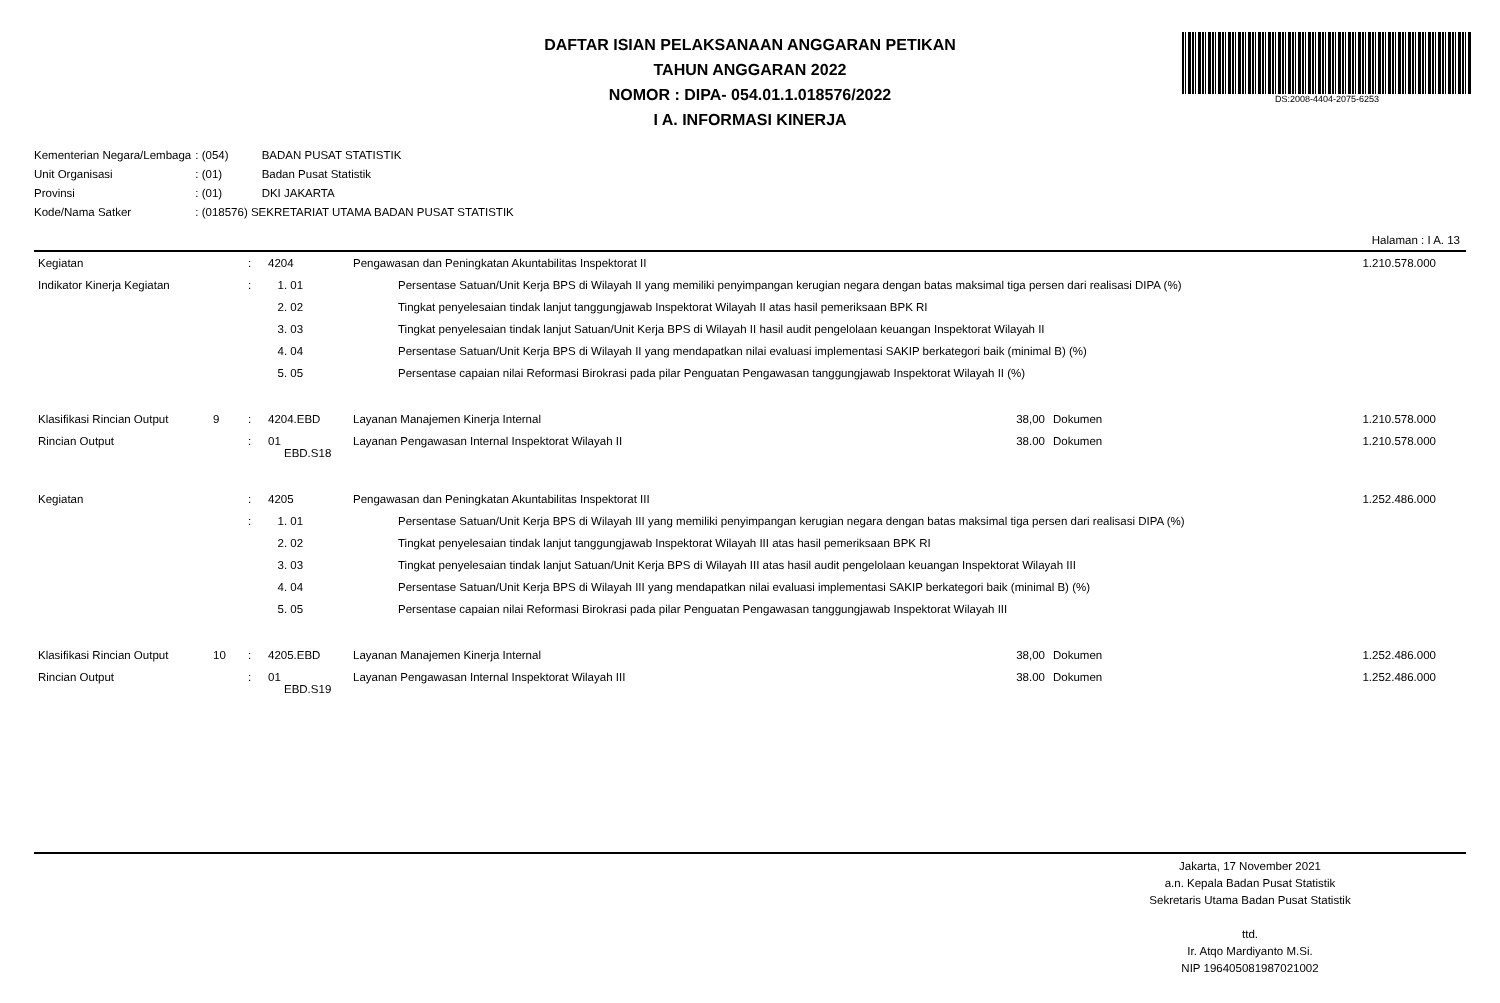DAFTAR ISIAN PELAKSANAAN ANGGARAN PETIKAN
TAHUN ANGGARAN 2022
NOMOR : DIPA- 054.01.1.018576/2022
I A. INFORMASI KINERJA
DS:2008-4404-2075-6253
| Kementerian Negara/Lembaga | : (054) | BADAN PUSAT STATISTIK |
| Unit Organisasi | : (01) | Badan Pusat Statistik |
| Provinsi | : (01) | DKI JAKARTA |
| Kode/Nama Satker | : (018576) SEKRETARIAT UTAMA BADAN PUSAT STATISTIK | |
Halaman : I A. 13
| Kegiatan | | : | 4204 | Pengawasan dan Peningkatan Akuntabilitas Inspektorat II | | | | 1.210.578.000 |
| Indikator Kinerja Kegiatan | | : | 1. 01 | | Persentase Satuan/Unit Kerja BPS di Wilayah II yang memiliki penyimpangan kerugian negara dengan batas maksimal tiga persen dari realisasi DIPA (%) | | | |
| | | | 2. 02 | | Tingkat penyelesaian tindak lanjut tanggungjawab Inspektorat Wilayah II atas hasil pemeriksaan BPK RI | | | |
| | | | 3. 03 | | Tingkat penyelesaian tindak lanjut Satuan/Unit Kerja BPS di Wilayah II hasil audit pengelolaan keuangan Inspektorat Wilayah II | | | |
| | | | 4. 04 | | Persentase Satuan/Unit Kerja BPS di Wilayah II yang mendapatkan nilai evaluasi implementasi SAKIP berkategori baik (minimal B) (%) | | | |
| | | | 5. 05 | | Persentase capaian nilai Reformasi Birokrasi pada pilar Penguatan Pengawasan tanggungjawab Inspektorat Wilayah II (%) | | | |
| Klasifikasi Rincian Output | 9 | : | 4204.EBD | Layanan Manajemen Kinerja Internal | | 38,00 | Dokumen | 1.210.578.000 |
| Rincian Output | | : | 01 EBD.S18 | Layanan Pengawasan Internal Inspektorat Wilayah II | | 38.00 | Dokumen | 1.210.578.000 |
| Kegiatan | | : | 4205 | Pengawasan dan Peningkatan Akuntabilitas Inspektorat III | | | | 1.252.486.000 |
| | | : | 1. 01 | | Persentase Satuan/Unit Kerja BPS di Wilayah III yang memiliki penyimpangan kerugian negara dengan batas maksimal tiga persen dari realisasi DIPA (%) | | | |
| | | | 2. 02 | | Tingkat penyelesaian tindak lanjut tanggungjawab Inspektorat Wilayah III atas hasil pemeriksaan BPK RI | | | |
| | | | 3. 03 | | Tingkat penyelesaian tindak lanjut Satuan/Unit Kerja BPS di Wilayah III atas hasil audit pengelolaan keuangan Inspektorat Wilayah III | | | |
| | | | 4. 04 | | Persentase Satuan/Unit Kerja BPS di Wilayah III yang mendapatkan nilai evaluasi implementasi SAKIP berkategori baik (minimal B) (%) | | | |
| | | | 5. 05 | | Persentase capaian nilai Reformasi Birokrasi pada pilar Penguatan Pengawasan tanggungjawab Inspektorat Wilayah III | | | |
| Klasifikasi Rincian Output | 10 | : | 4205.EBD | Layanan Manajemen Kinerja Internal | | 38,00 | Dokumen | 1.252.486.000 |
| Rincian Output | | : | 01 EBD.S19 | Layanan Pengawasan Internal Inspektorat Wilayah III | | 38.00 | Dokumen | 1.252.486.000 |
Jakarta, 17 November 2021
a.n. Kepala Badan Pusat Statistik
Sekretaris Utama Badan Pusat Statistik
ttd.
Ir. Atqo Mardiyanto M.Si.
NIP 196405081987021002